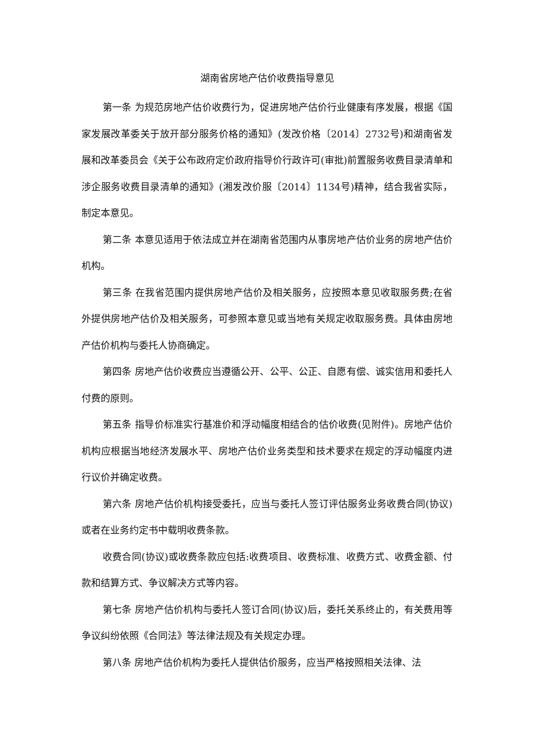湖南省房地产估价收费指导意见
第一条 为规范房地产估价收费行为，促进房地产估价行业健康有序发展，根据《国家发展改革委关于放开部分服务价格的通知》(发改价格〔2014〕2732号)和湖南省发展和改革委员会《关于公布政府定价政府指导价行政许可(审批)前置服务收费目录清单和涉企服务收费目录清单的通知》(湘发改价服〔2014〕1134号)精神，结合我省实际，制定本意见。
第二条 本意见适用于依法成立并在湖南省范围内从事房地产估价业务的房地产估价机构。
第三条 在我省范围内提供房地产估价及相关服务，应按照本意见收取服务费;在省外提供房地产估价及相关服务，可参照本意见或当地有关规定收取服务费。具体由房地产估价机构与委托人协商确定。
第四条 房地产估价收费应当遵循公开、公平、公正、自愿有偿、诚实信用和委托人付费的原则。
第五条 指导价标准实行基准价和浮动幅度相结合的估价收费(见附件)。房地产估价机构应根据当地经济发展水平、房地产估价业务类型和技术要求在规定的浮动幅度内进行议价并确定收费。
第六条 房地产估价机构接受委托，应当与委托人签订评估服务业务收费合同(协议)或者在业务约定书中载明收费条款。
收费合同(协议)或收费条款应包括:收费项目、收费标准、收费方式、收费金额、付款和结算方式、争议解决方式等内容。
第七条 房地产估价机构与委托人签订合同(协议)后，委托关系终止的，有关费用等争议纠纷依照《合同法》等法律法规及有关规定办理。
第八条 房地产估价机构为委托人提供估价服务，应当严格按照相关法律、法